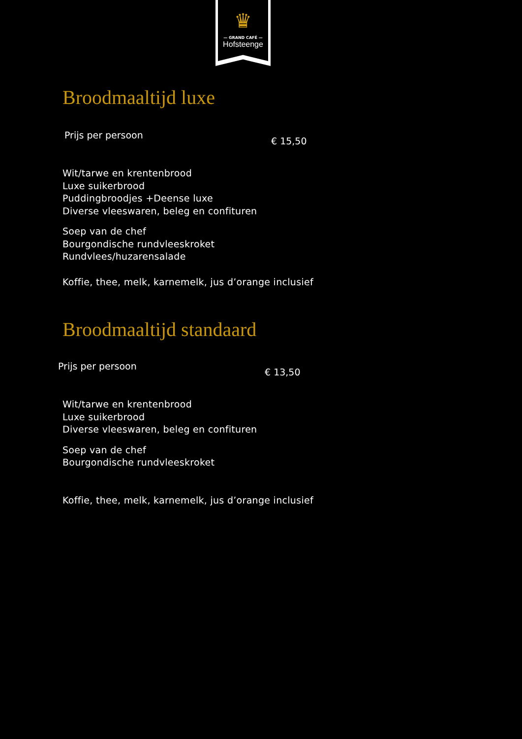♛
— GRAND CAFÉ —
Hofsteenge
Broodmaaltijd luxe
Prijs per persoon € 15,50
Wit/tarwe en krentenbrood
Luxe suikerbrood
Puddingbroodjes +Deense luxe
Diverse vleeswaren, beleg en confituren
Soep van de chef
Bourgondische rundvleeskroket
Rundvlees/huzarensalade
Koffie, thee, melk, karnemelk, jus d’orange inclusief
Broodmaaltijd standaard
Prijs per persoon € 13,50
Wit/tarwe en krentenbrood
Luxe suikerbrood
Diverse vleeswaren, beleg en confituren
Soep van de chef
Bourgondische rundvleeskroket
Koffie, thee, melk, karnemelk, jus d’orange inclusief